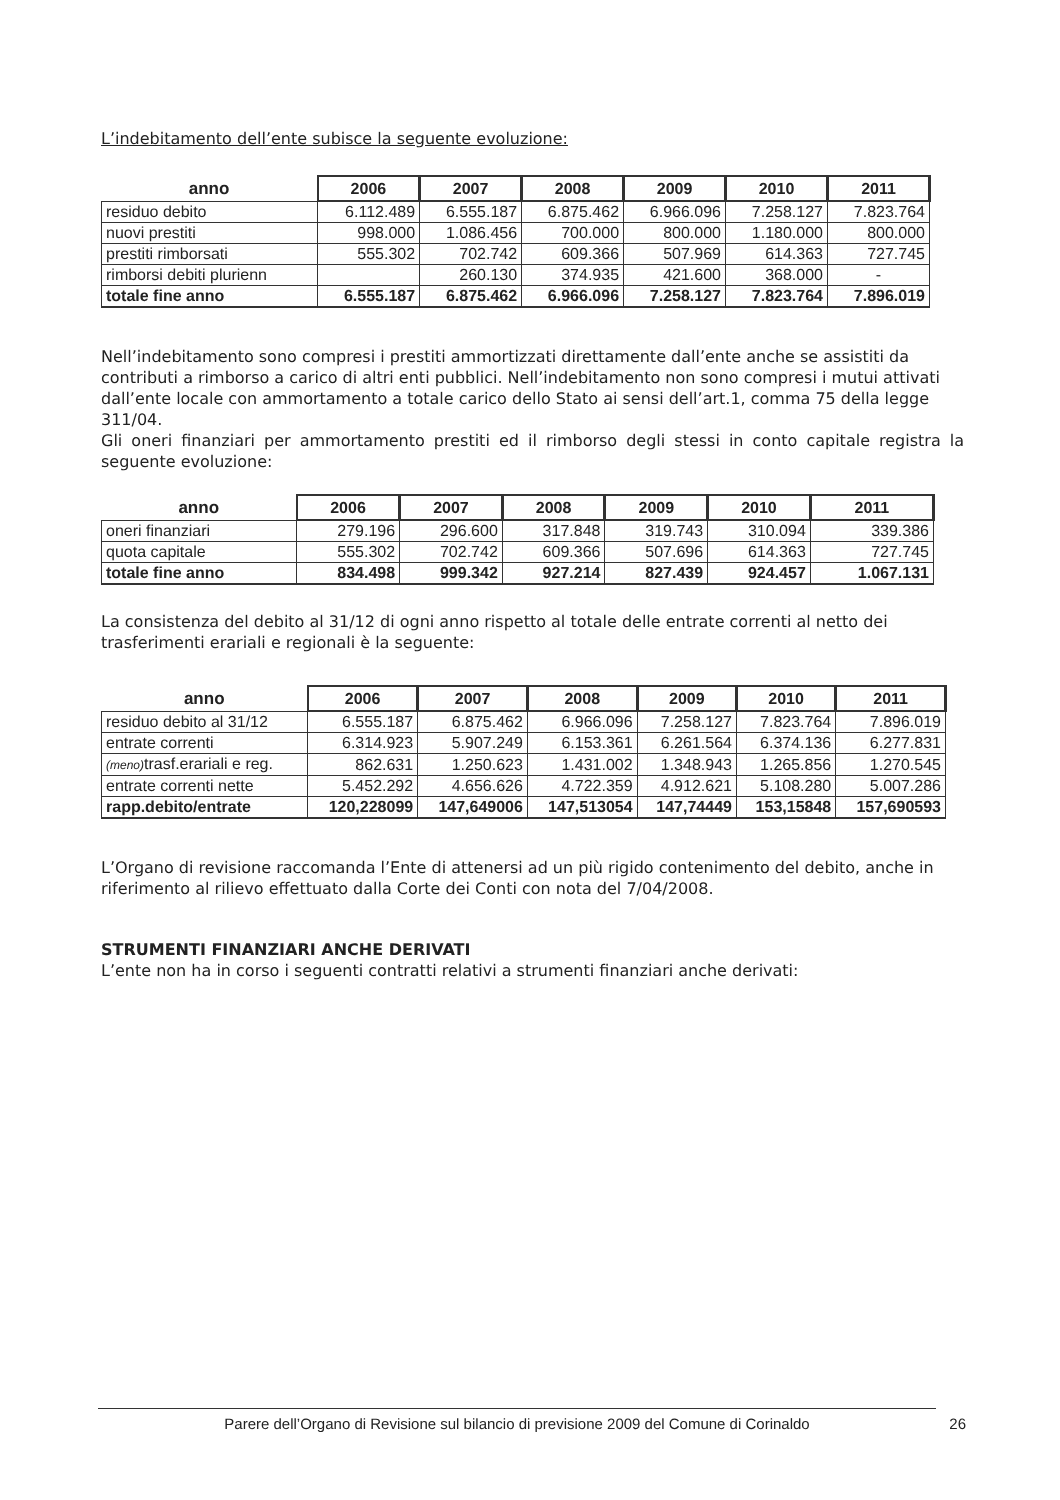L’indebitamento dell’ente subisce la seguente evoluzione:
| anno | 2006 | 2007 | 2008 | 2009 | 2010 | 2011 |
| --- | --- | --- | --- | --- | --- | --- |
| residuo debito | 6.112.489 | 6.555.187 | 6.875.462 | 6.966.096 | 7.258.127 | 7.823.764 |
| nuovi prestiti | 998.000 | 1.086.456 | 700.000 | 800.000 | 1.180.000 | 800.000 |
| prestiti rimborsati | 555.302 | 702.742 | 609.366 | 507.969 | 614.363 | 727.745 |
| rimborsi debiti plurienn | | 260.130 | 374.935 | 421.600 | 368.000 | - |
| totale fine anno | 6.555.187 | 6.875.462 | 6.966.096 | 7.258.127 | 7.823.764 | 7.896.019 |
Nell’indebitamento sono compresi i prestiti ammortizzati direttamente dall’ente anche se assistiti da contributi a rimborso a carico di altri enti pubblici. Nell’indebitamento non sono compresi i mutui attivati dall’ente locale con ammortamento a totale carico dello Stato ai sensi dell’art.1, comma 75 della legge 311/04.
Gli oneri finanziari per ammortamento prestiti ed il rimborso degli stessi in conto capitale registra la seguente evoluzione:
| anno | 2006 | 2007 | 2008 | 2009 | 2010 | 2011 |
| --- | --- | --- | --- | --- | --- | --- |
| oneri finanziari | 279.196 | 296.600 | 317.848 | 319.743 | 310.094 | 339.386 |
| quota capitale | 555.302 | 702.742 | 609.366 | 507.696 | 614.363 | 727.745 |
| totale fine anno | 834.498 | 999.342 | 927.214 | 827.439 | 924.457 | 1.067.131 |
La consistenza del debito al 31/12 di ogni anno rispetto al totale delle entrate correnti al netto dei trasferimenti erariali e regionali è la seguente:
| anno | 2006 | 2007 | 2008 | 2009 | 2010 | 2011 |
| --- | --- | --- | --- | --- | --- | --- |
| residuo debito al 31/12 | 6.555.187 | 6.875.462 | 6.966.096 | 7.258.127 | 7.823.764 | 7.896.019 |
| entrate correnti | 6.314.923 | 5.907.249 | 6.153.361 | 6.261.564 | 6.374.136 | 6.277.831 |
| (meno) trasf.erariali e reg. | 862.631 | 1.250.623 | 1.431.002 | 1.348.943 | 1.265.856 | 1.270.545 |
| entrate correnti nette | 5.452.292 | 4.656.626 | 4.722.359 | 4.912.621 | 5.108.280 | 5.007.286 |
| rapp.debito/entrate | 120,228099 | 147,649006 | 147,513054 | 147,74449 | 153,15848 | 157,690593 |
L’Organo di revisione raccomanda l’Ente di attenersi ad un più rigido contenimento del debito, anche in riferimento al rilievo effettuato dalla Corte dei Conti con nota del 7/04/2008.
STRUMENTI FINANZIARI ANCHE DERIVATI
L’ente non ha in corso i seguenti contratti relativi a strumenti finanziari anche derivati:
Parere dell’Organo di Revisione sul bilancio di previsione 2009 del Comune di Corinaldo 26